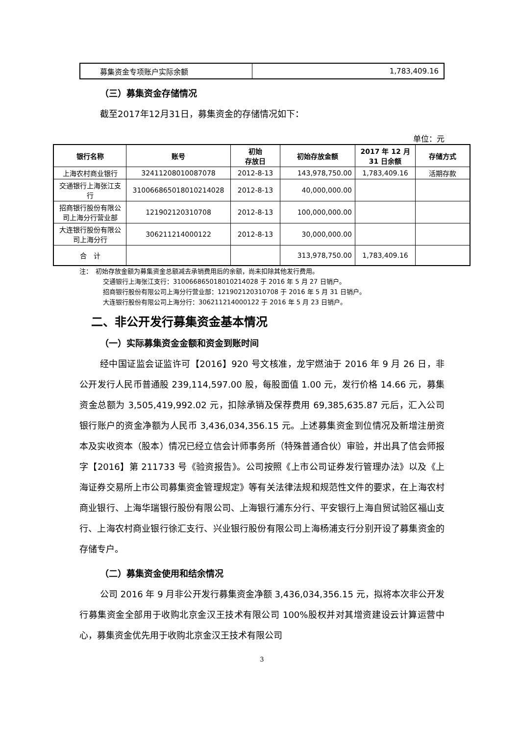| 募集资金专项账户实际余额 | 1,783,409.16 |
（三）募集资金存储情况
截至2017年12月31日，募集资金的存储情况如下：
单位：元
| 银行名称 | 账号 | 初始 存放日 | 初始存放金额 | 2017 年 12 月 31 日余额 | 存储方式 |
| --- | --- | --- | --- | --- | --- |
| 上海农村商业银行 | 32411208010087078 | 2012-8-13 | 143,978,750.00 | 1,783,409.16 | 活期存款 |
| 交通银行上海张江支行 | 310066865018010214028 | 2012-8-13 | 40,000,000.00 | | |
| 招商银行股份有限公司上海分行营业部 | 121902120310708 | 2012-8-13 | 100,000,000.00 | | |
| 大连银行股份有限公司上海分行 | 306211214000122 | 2012-8-13 | 30,000,000.00 | | |
| 合 计 | | | 313,978,750.00 | 1,783,409.16 | |
注：　初始存放金额为募集资金总额减去承销费用后的余额，尚未扣除其他发行费用。
交通银行上海张江支行：310066865018010214028 于 2016 年 5 月 27 日销户。
招商银行股份有限公司上海分行营业部：121902120310708 于 2016 年 5 月 31 日销户。
大连银行股份有限公司上海分行：306211214000122 于 2016 年 5 月 23 日销户。
二、非公开发行募集资金基本情况
（一）实际募集资金金额和资金到账时间
经中国证监会证监许可【2016】920 号文核准，龙宇燃油于 2016 年 9 月 26 日，非公开发行人民币普通股 239,114,597.00 股，每股面值 1.00 元，发行价格 14.66 元，募集资金总额为 3,505,419,992.02 元，扣除承销及保荐费用 69,385,635.87 元后，汇入公司银行账户的资金净额为人民币 3,436,034,356.15 元。上述募集资金到位情况及新增注册资本及实收资本（股本）情况已经立信会计师事务所（特殊普通合伙）审验，并出具了信会师报字【2016】第 211733 号《验资报告》。公司按照《上市公司证券发行管理办法》以及《上海证券交易所上市公司募集资金管理规定》等有关法律法规和规范性文件的要求，在上海农村商业银行、上海华瑞银行股份有限公司、上海银行浦东分行、平安银行上海自贸试验区福山支行、上海农村商业银行徐汇支行、兴业银行股份有限公司上海杨浦支行分别开设了募集资金的存储专户。
（二）募集资金使用和结余情况
公司 2016 年 9 月非公开发行募集资金净额 3,436,034,356.15 元，拟将本次非公开发行募集资金全部用于收购北京金汉王技术有限公司 100%股权并对其增资建设云计算运营中心，募集资金优先用于收购北京金汉王技术有限公司
3